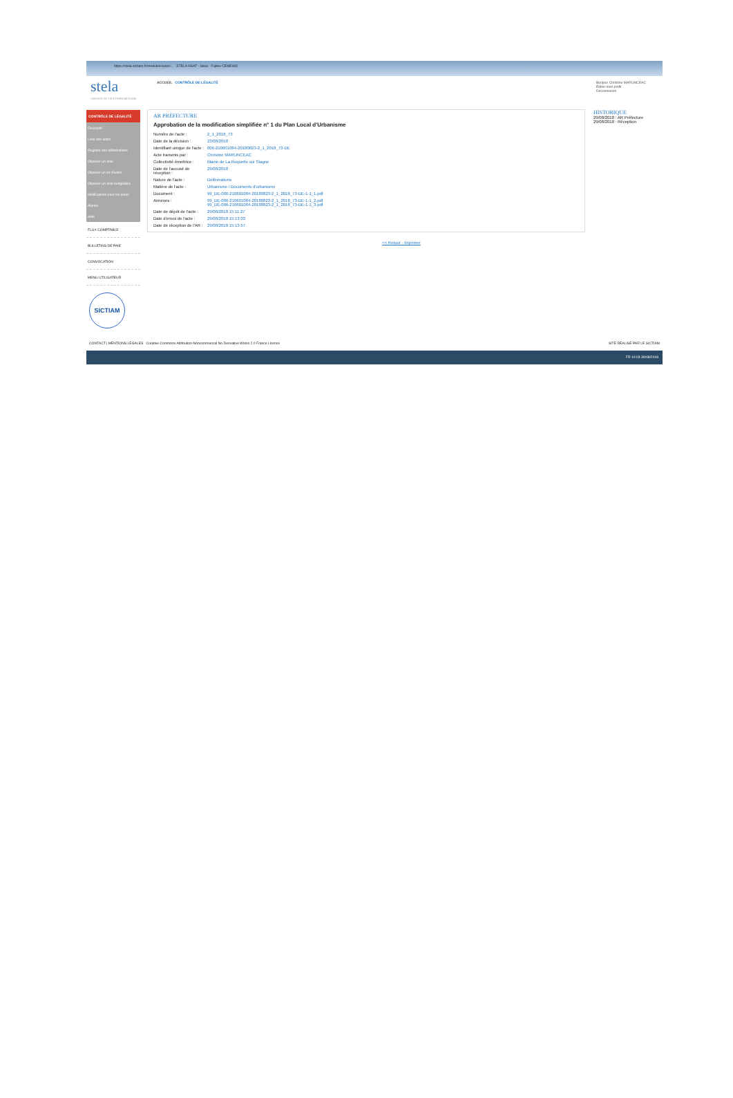https://stela.sictiam.fr/modules/actes/... STELA NSAT - Stela Fujitsu CEMEA82
stela
SERVICE DE TÉLÉTRANSMISSION
CONTRÔLE DE LÉGALITÉ
Descriptif
Liste des actes
Registre des délibérations
Déposer un acte
Déposer un lot d'actes
Déposer un acte budgétaire
Notifications pour les actes
Alertes
Aide
FLUX COMPTABLE
BULLETINS DE PAIE
CONVOCATION
MENU UTILISATEUR
SICTIAM
ACCUEIL CONTRÔLE DE LÉGALITÉ Bonjour Christine MARUNCEAC
Éditer mon profil
Déconnexion
AR PRÉFECTURE
Approbation de la modification simplifiée n° 1 du Plan Local d'Urbanisme
Numéro de l'acte : 2_1_2018_73
Date de la décision : 23/08/2018
Identifiant unique de l'acte : 006-210601084-20180823-2_1_2018_73-DE
Acte transmis par : Christine MARUNCEAC
Collectivité émettrice : Mairie de La Roquette sur Siagne
Date de l'accusé de réception : 29/08/2018
Nature de l'acte : Délibérations
Matière de l'acte : Urbanisme / Documents d'urbanisme
Document : 99_DE-006-210601084-20180823-2_1_2018_73-DE-1-1_1.pdf
Annexes : 99_DE-006-210601084-20180823-2_1_2018_73-DE-1-1_2.pdf
99_DE-006-210601084-20180823-2_1_2018_73-DE-1-1_3.pdf
Date de dépôt de l'acte : 29/08/2018 15:11:27
Date d'envoi de l'acte : 29/08/2018 15:13:03
Date de réception de l'AR : 29/08/2018 15:13:57
HISTORIQUE
29/08/2018 : AR Préfecture
29/08/2018 : Réception
<< Retour - Imprimer
CONTACT | MENTIONS LÉGALES Creative Commons Attribution-Noncommercial No Derivative Works 2.0 France Licence SITE RÉALISÉ PAR LE SICTIAM
FR 10:03 30/08/2018